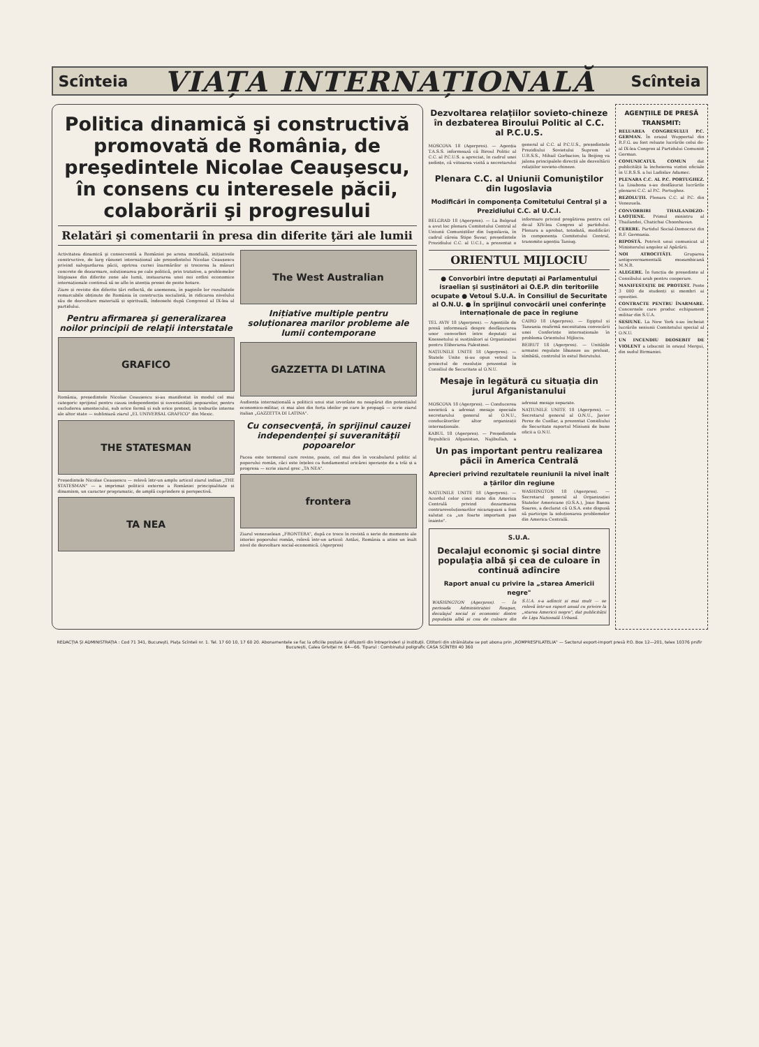Scînteia VIAȚA INTERNAȚIONALĂ Scînteia
Politica dinamică şi constructivă promovată de România, de preşedintele Nicolae Ceauşescu, în consens cu interesele păcii, colaborării şi progresului
Relatări şi comentarii în presa din diferite ţări ale lumii
Activitatea dinamică şi consecventă a României pe arena mondială, inițiativele constructive, de larg răsunet internațional ale președintelui Nicolae Ceaușescu privind salvgardarea păcii, oprirea cursei înarmărilor și trecerea la măsuri concrete de dezarmare, soluționarea pe cale politică, prin tratative, a problemelor litigioase din diferite zone ale lumii, instaurarea unei noi ordini economice internaționale continuă să se afle în atenția presei de peste hotare.
Ziare și reviste din diferite țări reflectă, de asemenea, în paginile lor rezultatele remarcabile obținute de România în construcția socialistă, în ridicarea nivelului său de dezvoltare materială și spirituală, îndeosebi după Congresul al IX-lea al partidului.
Pentru afirmarea şi generalizarea noilor principii de relaţii interstatale
GRAFICO
România, președintele Nicolae Ceaușescu și-au manifestat în modul cel mai categoric sprijinul pentru cauza independenței și suveranității popoarelor, pentru excluderea amestecului, sub orice formă și sub orice pretext, în treburile interne ale altor state — subliniază ziarul „EL UNIVERSAL GRAFICO" din Mexic.
THE STATESMAN
Președintele Nicolae Ceaușescu — relevă într-un amplu articol ziarul indian „THE STATESMAN" — a imprimat politicii externe a României principialitate și dinamism, un caracter programatic, de amplă cuprindere și perspectivă.
TA NEA
The West Australian
Inițiative multiple pentru soluționarea marilor probleme ale lumii contemporane
GAZZETTA DI LATINA
Audiența internațională a politicii unui stat izvorăște nu neapărat din potențialul economico-militar, ci mai ales din forța ideilor pe care le propagă — scrie ziarul italian „GAZZETTA DI LATINA".
Cu consecvenţă, în sprijinul cauzei independenţei şi suveranităţii popoarelor
Pacea este termenul care revine, poate, cel mai des în vocabularul politic al poporului român, căci este înțeles ca fundamentul oricărei speranțe de a trăi și a progresa — scrie ziarul grec „TA NEA".
frontera
Ziarul venezuelean „FRONTERA", după ce trece în revistă o serie de momente ale istoriei poporului român, relevă într-un articol: Astăzi, România a atins un înalt nivel de dezvoltare social-economică. (Agerpres)
Dezvoltarea relaţiilor sovieto-chineze în dezbaterea Biroului Politic al C.C. al P.C.U.S.
MOSCOVA 18 (Agerpres). — Agenția T.A.S.S. informează că Biroul Politic al C.C. al P.C.U.S. a apreciat, în cadrul unei ședințe, că viitoarea vizită a secretarului general al C.C. al P.C.U.S., președintele Prezidiului Sovietului Suprem al U.R.S.S., Mihail Gorbaciov, la Beijing va jalona principalele direcții ale dezvoltării relațiilor sovieto-chineze.
Plenara C.C. al Uniunii Comuniştilor din Iugoslavia
Modificări în componența Comitetului Central și a Prezidiului C.C. al U.C.I.
BELGRAD 18 (Agerpres). — La Belgrad a avut loc plenara Comitetului Central al Uniunii Comuniștilor din Iugoslavia, în cadrul căreia Stipe Șuvar, președintele Prezidiului C.C. al U.C.I., a prezentat o informare privind pregătirea pentru cel de-al XIV-lea Congres al partidului. Plenara a aprobat, totodată, modificări în componența Comitetului Central, transmite agenția Taniug.
ORIENTUL MIJLOCIU
● Convorbiri între deputați ai Parlamentului israelian și susținători ai O.E.P. din teritoriile ocupate ● Vetoul S.U.A. în Consiliul de Securitate al O.N.U. ● În sprijinul convocării unei conferințe internaționale de pace în regiune
TEL AVIV 18 (Agerpres). — Agențiile de presă informează despre desfășurarea unor convorbiri între deputați ai Knessetului și susținători ai Organizației pentru Eliberarea Palestinei.
NAȚIUNILE UNITE 18 (Agerpres). — Statele Unite și-au opus vetoul la proiectul de rezoluție prezentat în Consiliul de Securitate al O.N.U.
CAIRO 18 (Agerpres). — Egiptul și Tanzania reafirmă necesitatea convocării unei Conferințe internaționale în problema Orientului Mijlociu.
BEIRUT 18 (Agerpres). — Unitățile armatei regulate libaneze au preluat, sîmbătă, controlul în estul Beirutului.
Mesaje în legătură cu situaţia din jurul Afganistanului
MOSCOVA 18 (Agerpres). — Conducerea sovietică a adresat mesaje speciale secretarului general al O.N.U., conducătorilor altor organizații internaționale.
KABUL 18 (Agerpres). — Președintele Republicii Afganistan, Najibullah, a adresat mesaje separate.
NAȚIUNILE UNITE 18 (Agerpres). — Secretarul general al O.N.U., Javier Perez de Cuellar, a prezentat Consiliului de Securitate raportul Misiunii de bune oficii a O.N.U.
Un pas important pentru realizarea păcii în America Centrală
Aprecieri privind rezultatele reuniunii la nivel înalt a țărilor din regiune
NAȚIUNILE UNITE 18 (Agerpres). — Acordul celor cinci state din America Centrală privind dezarmarea contrarevoluționarilor nicaraguani a fost salutat ca „un foarte important pas înainte".
WASHINGTON 18 (Agerpres). — Secretarul general al Organizației Statelor Americane (O.S.A.), Joao Baena Soares, a declarat că O.S.A. este dispusă să participe la soluționarea problemelor din America Centrală.
S.U.A.
Decalajul economic şi social dintre populaţia albă şi cea de culoare în continuă adîncire
Raport anual cu privire la „starea Americii negre"
WASHINGTON (Agerpres). — În perioada Administrației Reagan, decalajul social și economic dintre populația albă și cea de culoare din S.U.A. s-a adîncit și mai mult — se relevă într-un raport anual cu privire la „starea Americii negre", dat publicității de Liga Națională Urbană.
AGENȚIILE DE PRESĂ
TRANSMIT:
RELUAREA CONGRESULUI P.C. GERMAN. În orașul Wuppertal din R.F.G. au fost reluate lucrările celui de-al IX-lea Congres al Partidului Comunist German.
COMUNICATUL COMUN dat publicității la încheierea vizitei oficiale în U.R.S.S. a lui Ladislav Adamec.
PLENARA C.C. AL P.C. PORTUGHEZ. La Lisabona s-au desfășurat lucrările plenarei C.C. al P.C. Portughez.
REZOLUȚII. Plenara C.C. al P.C. din Venezuela.
CONVORBIRI THAILANDEZO-LAOȚIENE. Primul ministru al Thailandei, Chatichai Choonhavan.
CERERE. Partidul Social-Democrat din R.F. Germania.
RIPOSTĂ. Potrivit unui comunicat al Ministerului angolez al Apărării.
NOI ATROCITĂȚI. Gruparea antiguvernamentală mozambicană M.N.R.
ALEGERE. În funcția de președinte al Consiliului arab pentru cooperare.
MANIFESTAȚIE DE PROTEST. Peste 3 000 de studenți și membri ai opoziției.
CONTRACTE PENTRU ÎNARMARE. Concernele care produc echipament militar din S.U.A.
SESIUNE. La New York s-au încheiat lucrările sesiunii Comitetului special al O.N.U.
UN INCENDIU DEOSEBIT DE VIOLENT a izbucnit în orașul Mergui, din sudul Birmaniei.
REDACȚIA ȘI ADMINISTRAȚIA : Cod 71 341, București, Piața Scînteii nr. 1. Tel. 17 60 10, 17 60 20. Abonamentele se fac la oficiile poștale și difuzorii din întreprinderi și instituții. Cititorii din străinătate se pot abona prin „ROMPRESFILATELIA" — Sectorul export-import presă P.O. Box 12—201, telex 10376 prsfir București, Calea Griviței nr. 64—66. Tiparul : Combinatul poligrafic CASA SCÎNTEII 40 360